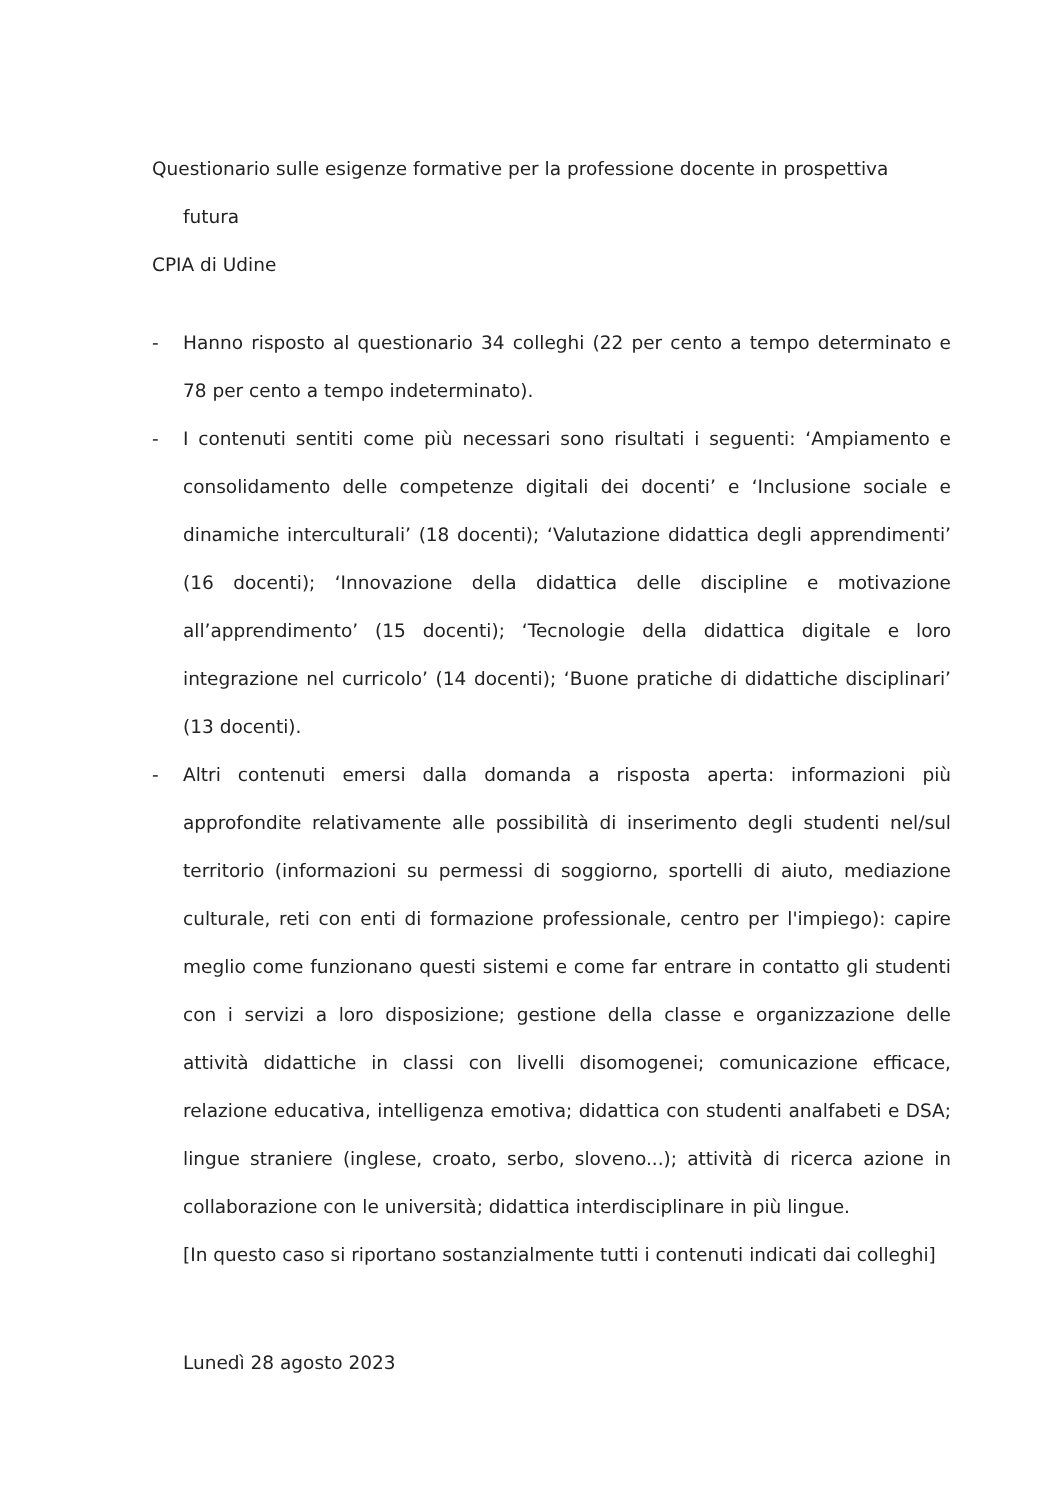Questionario sulle esigenze formative per la professione docente in prospettiva
futura
CPIA di Udine
- Hanno risposto al questionario 34 colleghi (22 per cento a tempo determinato e 78 per cento a tempo indeterminato).
- I contenuti sentiti come più necessari sono risultati i seguenti: ‘Ampiamento e consolidamento delle competenze digitali dei docenti’ e ‘Inclusione sociale e dinamiche interculturali’ (18 docenti); ‘Valutazione didattica degli apprendimenti’ (16 docenti); ‘Innovazione della didattica delle discipline e motivazione all’apprendimento’ (15 docenti); ‘Tecnologie della didattica digitale e loro integrazione nel curricolo’ (14 docenti); ‘Buone pratiche di didattiche disciplinari’ (13 docenti).
- Altri contenuti emersi dalla domanda a risposta aperta: informazioni più approfondite relativamente alle possibilità di inserimento degli studenti nel/sul territorio (informazioni su permessi di soggiorno, sportelli di aiuto, mediazione culturale, reti con enti di formazione professionale, centro per l'impiego): capire meglio come funzionano questi sistemi e come far entrare in contatto gli studenti con i servizi a loro disposizione; gestione della classe e organizzazione delle attività didattiche in classi con livelli disomogenei; comunicazione efficace, relazione educativa, intelligenza emotiva; didattica con studenti analfabeti e DSA; lingue straniere (inglese, croato, serbo, sloveno...); attività di ricerca azione in collaborazione con le università; didattica interdisciplinare in più lingue.
[In questo caso si riportano sostanzialmente tutti i contenuti indicati dai colleghi]
Lunedì 28 agosto 2023